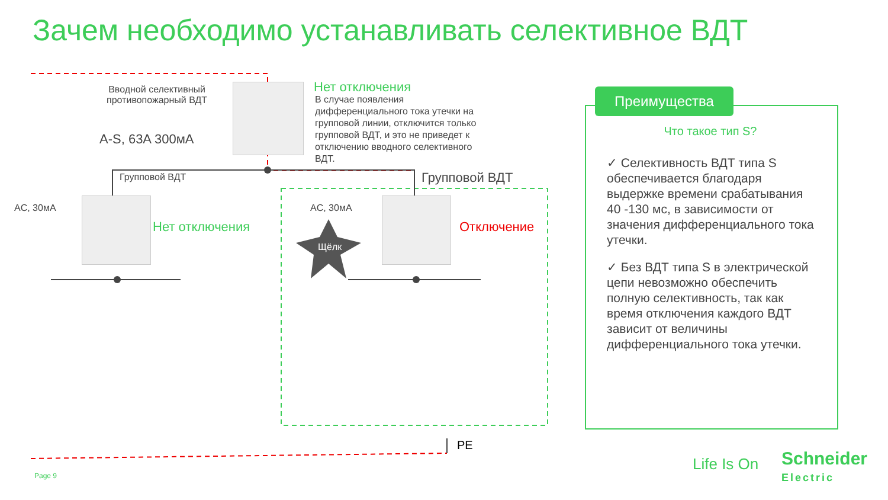Зачем необходимо устанавливать селективное ВДТ
Вводной селективный
противопожарный ВДТ
A-S, 63A 300мА
Нет отключения
В случае появления дифференциального тока утечки на групповой линии, отключится только групповой ВДТ, и это не приведет к отключению вводного селективного ВДТ.
Групповой ВДТ Групповой ВДТ
AC, 30мА
Нет отключения
AC, 30мА
Щёлк
Отключение
PE
Преимущества
Что такое тип S?
✓ Селективность ВДТ типа S обеспечивается благодаря выдержке времени срабатывания 40 -130 мс, в зависимости от значения дифференциального тока утечки.
✓ Без ВДТ типа S в электрической цепи невозможно обеспечить полную селективность, так как время отключения каждого ВДТ зависит от величины дифференциального тока утечки.
Page 9
Life Is On
Schneider
Electric